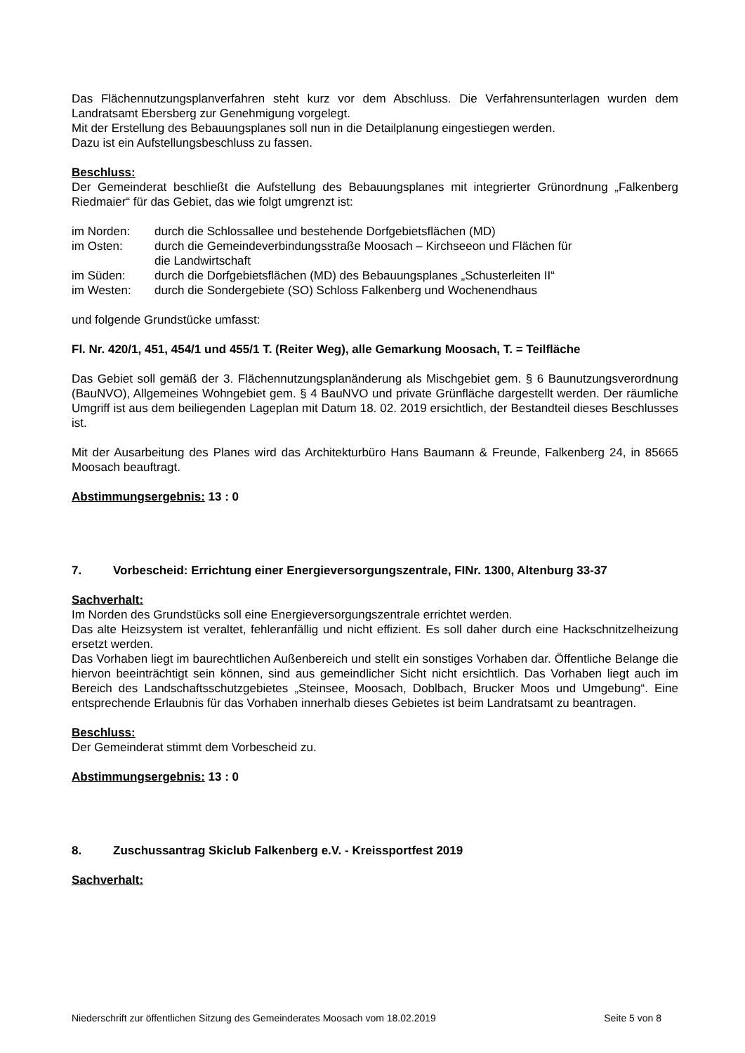Das Flächennutzungsplanverfahren steht kurz vor dem Abschluss. Die Verfahrensunterlagen wurden dem Landratsamt Ebersberg zur Genehmigung vorgelegt.
Mit der Erstellung des Bebauungsplanes soll nun in die Detailplanung eingestiegen werden.
Dazu ist ein Aufstellungsbeschluss zu fassen.
Beschluss:
Der Gemeinderat beschließt die Aufstellung des Bebauungsplanes mit integrierter Grünordnung „Falkenberg Riedmaier“ für das Gebiet, das wie folgt umgrenzt ist:
| im Norden: | durch die Schlossallee und bestehende Dorfgebietsflächen (MD) |
| im Osten: | durch die Gemeindeverbindungsstraße Moosach – Kirchseeon und Flächen für die Landwirtschaft |
| im Süden: | durch die Dorfgebietsflächen (MD) des Bebauungsplanes „Schusterleiten II“ |
| im Westen: | durch die Sondergebiete (SO) Schloss Falkenberg und Wochenendhaus |
und folgende Grundstücke umfasst:
Fl. Nr. 420/1, 451, 454/1 und 455/1 T. (Reiter Weg), alle Gemarkung Moosach, T. = Teilfläche
Das Gebiet soll gemäß der 3. Flächennutzungsplanänderung als Mischgebiet gem. § 6 Baunutzungsverordnung (BauNVO), Allgemeines Wohngebiet gem. § 4 BauNVO und private Grünfläche dargestellt werden. Der räumliche Umgriff ist aus dem beiliegenden Lageplan mit Datum 18. 02. 2019 ersichtlich, der Bestandteil dieses Beschlusses ist.
Mit der Ausarbeitung des Planes wird das Architekturbüro Hans Baumann & Freunde, Falkenberg 24, in 85665 Moosach beauftragt.
Abstimmungsergebnis: 13 : 0
7. Vorbescheid: Errichtung einer Energieversorgungszentrale, FINr. 1300, Altenburg 33-37
Sachverhalt:
Im Norden des Grundstücks soll eine Energieversorgungszentrale errichtet werden.
Das alte Heizsystem ist veraltet, fehleranfällig und nicht effizient. Es soll daher durch eine Hackschnitzelheizung ersetzt werden.
Das Vorhaben liegt im baurechtlichen Außenbereich und stellt ein sonstiges Vorhaben dar. Öffentliche Belange die hiervon beeinträchtigt sein können, sind aus gemeindlicher Sicht nicht ersichtlich. Das Vorhaben liegt auch im Bereich des Landschaftsschutzgebietes „Steinsee, Moosach, Doblbach, Brucker Moos und Umgebung“. Eine entsprechende Erlaubnis für das Vorhaben innerhalb dieses Gebietes ist beim Landratsamt zu beantragen.
Beschluss:
Der Gemeinderat stimmt dem Vorbescheid zu.
Abstimmungsergebnis: 13 : 0
8. Zuschussantrag Skiclub Falkenberg e.V. - Kreissportfest 2019
Sachverhalt:
Niederschrift zur öffentlichen Sitzung des Gemeinderates Moosach vom 18.02.2019 Seite 5 von 8